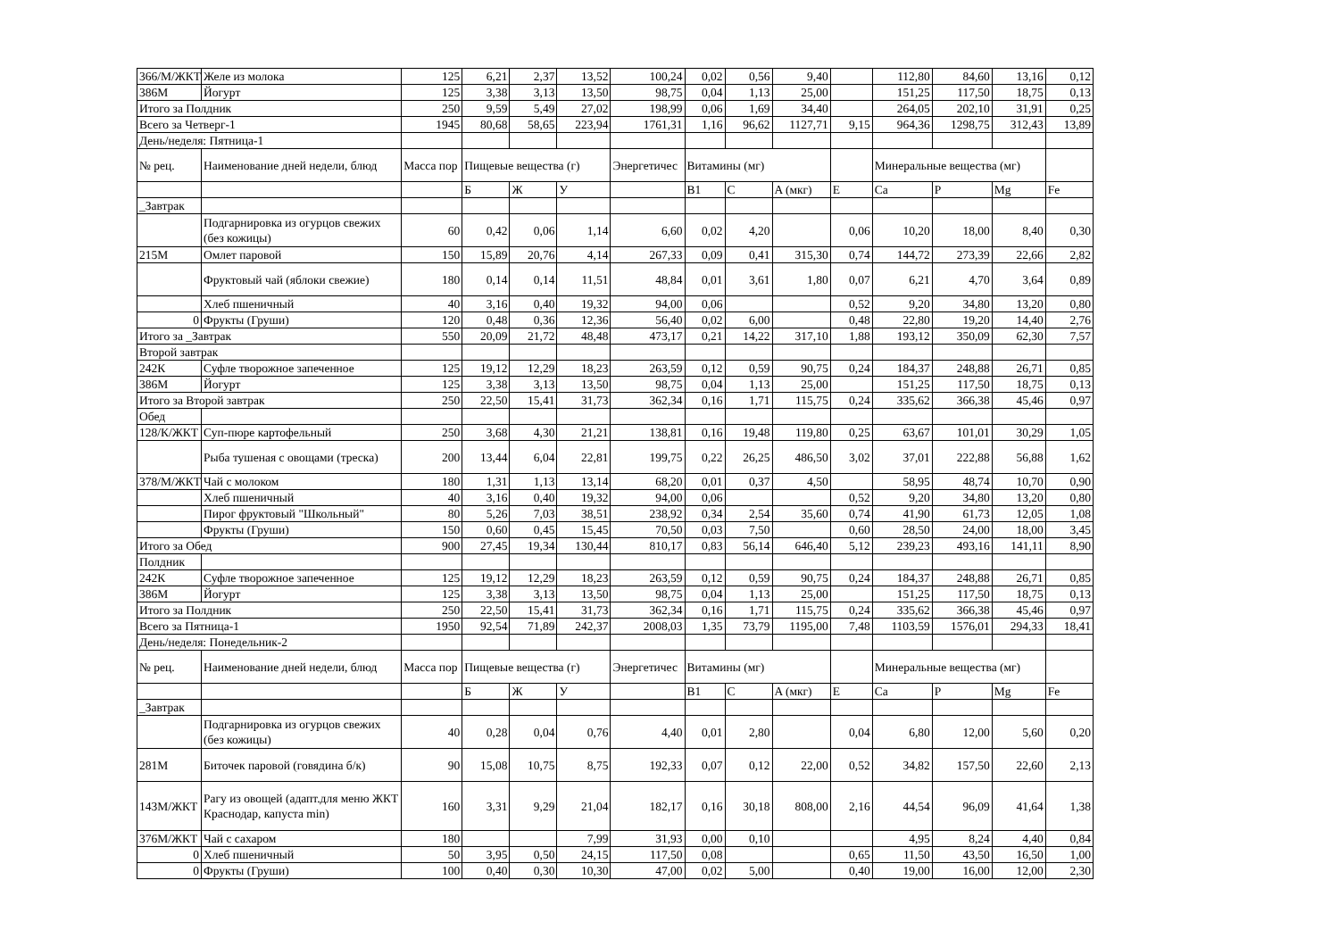| 366/М/ЖКТ | Желе из молока | 125 | 6,21 | 2,37 | 13,52 | 100,24 | 0,02 | 0,56 | 9,40 | | 112,80 | 84,60 | 13,16 | 0,12 |
| 386М | Йогурт | 125 | 3,38 | 3,13 | 13,50 | 98,75 | 0,04 | 1,13 | 25,00 | | 151,25 | 117,50 | 18,75 | 0,13 |
| Итого за Полдник | | 250 | 9,59 | 5,49 | 27,02 | 198,99 | 0,06 | 1,69 | 34,40 | | 264,05 | 202,10 | 31,91 | 0,25 |
| Всего за Четверг-1 | | 1945 | 80,68 | 58,65 | 223,94 | 1761,31 | 1,16 | 96,62 | 1127,71 | 9,15 | 964,36 | 1298,75 | 312,43 | 13,89 |
| День/неделя: Пятница-1 | | | | | | | | | | | | | | |
| № рец. | Наименование дней недели, блюд | Масса пор | Пищевые вещества (г) | | | Энергетичес | Витамины (мг) | | | | Минеральные вещества (мг) | | | |
| | | | Б | Ж | У | | B1 | C | A (мкг) | E | Ca | P | Mg | Fe |
| _Завтрак | | | | | | | | | | | | | | |
| | Подгарнировка из огурцов свежих (без кожицы) | 60 | 0,42 | 0,06 | 1,14 | 6,60 | 0,02 | 4,20 | | 0,06 | 10,20 | 18,00 | 8,40 | 0,30 |
| 215М | Омлет паровой | 150 | 15,89 | 20,76 | 4,14 | 267,33 | 0,09 | 0,41 | 315,30 | 0,74 | 144,72 | 273,39 | 22,66 | 2,82 |
| | Фруктовый чай (яблоки свежие) | 180 | 0,14 | 0,14 | 11,51 | 48,84 | 0,01 | 3,61 | 1,80 | 0,07 | 6,21 | 4,70 | 3,64 | 0,89 |
| | Хлеб пшеничный | 40 | 3,16 | 0,40 | 19,32 | 94,00 | 0,06 | | | 0,52 | 9,20 | 34,80 | 13,20 | 0,80 |
| 0 | Фрукты (Груши) | 120 | 0,48 | 0,36 | 12,36 | 56,40 | 0,02 | 6,00 | | 0,48 | 22,80 | 19,20 | 14,40 | 2,76 |
| Итого за _Завтрак | | 550 | 20,09 | 21,72 | 48,48 | 473,17 | 0,21 | 14,22 | 317,10 | 1,88 | 193,12 | 350,09 | 62,30 | 7,57 |
| Второй завтрак | | | | | | | | | | | | | | |
| 242К | Суфле творожное запеченное | 125 | 19,12 | 12,29 | 18,23 | 263,59 | 0,12 | 0,59 | 90,75 | 0,24 | 184,37 | 248,88 | 26,71 | 0,85 |
| 386М | Йогурт | 125 | 3,38 | 3,13 | 13,50 | 98,75 | 0,04 | 1,13 | 25,00 | | 151,25 | 117,50 | 18,75 | 0,13 |
| Итого за Второй завтрак | | 250 | 22,50 | 15,41 | 31,73 | 362,34 | 0,16 | 1,71 | 115,75 | 0,24 | 335,62 | 366,38 | 45,46 | 0,97 |
| Обед | | | | | | | | | | | | | | |
| 128/К/ЖКТ | Суп-пюре картофельный | 250 | 3,68 | 4,30 | 21,21 | 138,81 | 0,16 | 19,48 | 119,80 | 0,25 | 63,67 | 101,01 | 30,29 | 1,05 |
| | Рыба тушеная с овощами (треска) | 200 | 13,44 | 6,04 | 22,81 | 199,75 | 0,22 | 26,25 | 486,50 | 3,02 | 37,01 | 222,88 | 56,88 | 1,62 |
| 378/М/ЖКТ | Чай с молоком | 180 | 1,31 | 1,13 | 13,14 | 68,20 | 0,01 | 0,37 | 4,50 | | 58,95 | 48,74 | 10,70 | 0,90 |
| | Хлеб пшеничный | 40 | 3,16 | 0,40 | 19,32 | 94,00 | 0,06 | | | 0,52 | 9,20 | 34,80 | 13,20 | 0,80 |
| | Пирог фруктовый "Школьный" | 80 | 5,26 | 7,03 | 38,51 | 238,92 | 0,34 | 2,54 | 35,60 | 0,74 | 41,90 | 61,73 | 12,05 | 1,08 |
| | Фрукты (Груши) | 150 | 0,60 | 0,45 | 15,45 | 70,50 | 0,03 | 7,50 | | 0,60 | 28,50 | 24,00 | 18,00 | 3,45 |
| Итого за Обед | | 900 | 27,45 | 19,34 | 130,44 | 810,17 | 0,83 | 56,14 | 646,40 | 5,12 | 239,23 | 493,16 | 141,11 | 8,90 |
| Полдник | | | | | | | | | | | | | | |
| 242К | Суфле творожное запеченное | 125 | 19,12 | 12,29 | 18,23 | 263,59 | 0,12 | 0,59 | 90,75 | 0,24 | 184,37 | 248,88 | 26,71 | 0,85 |
| 386М | Йогурт | 125 | 3,38 | 3,13 | 13,50 | 98,75 | 0,04 | 1,13 | 25,00 | | 151,25 | 117,50 | 18,75 | 0,13 |
| Итого за Полдник | | 250 | 22,50 | 15,41 | 31,73 | 362,34 | 0,16 | 1,71 | 115,75 | 0,24 | 335,62 | 366,38 | 45,46 | 0,97 |
| Всего за Пятница-1 | | 1950 | 92,54 | 71,89 | 242,37 | 2008,03 | 1,35 | 73,79 | 1195,00 | 7,48 | 1103,59 | 1576,01 | 294,33 | 18,41 |
| День/неделя: Понедельник-2 | | | | | | | | | | | | | | |
| № рец. | Наименование дней недели, блюд | Масса пор | Пищевые вещества (г) | | | Энергетичес | Витамины (мг) | | | | Минеральные вещества (мг) | | | |
| | | | Б | Ж | У | | B1 | C | A (мкг) | E | Ca | P | Mg | Fe |
| _Завтрак | | | | | | | | | | | | | | |
| | Подгарнировка из огурцов свежих (без кожицы) | 40 | 0,28 | 0,04 | 0,76 | 4,40 | 0,01 | 2,80 | | 0,04 | 6,80 | 12,00 | 5,60 | 0,20 |
| 281М | Биточек паровой (говядина б/к) | 90 | 15,08 | 10,75 | 8,75 | 192,33 | 0,07 | 0,12 | 22,00 | 0,52 | 34,82 | 157,50 | 22,60 | 2,13 |
| 143М/ЖКТ | Рагу из овощей (адапт.для меню ЖКТ Краснодар, капуста min) | 160 | 3,31 | 9,29 | 21,04 | 182,17 | 0,16 | 30,18 | 808,00 | 2,16 | 44,54 | 96,09 | 41,64 | 1,38 |
| 376М/ЖКТ | Чай с сахаром | 180 | | | 7,99 | 31,93 | 0,00 | 0,10 | | | 4,95 | 8,24 | 4,40 | 0,84 |
| 0 | Хлеб пшеничный | 50 | 3,95 | 0,50 | 24,15 | 117,50 | 0,08 | | | 0,65 | 11,50 | 43,50 | 16,50 | 1,00 |
| 0 | Фрукты (Груши) | 100 | 0,40 | 0,30 | 10,30 | 47,00 | 0,02 | 5,00 | | 0,40 | 19,00 | 16,00 | 12,00 | 2,30 |